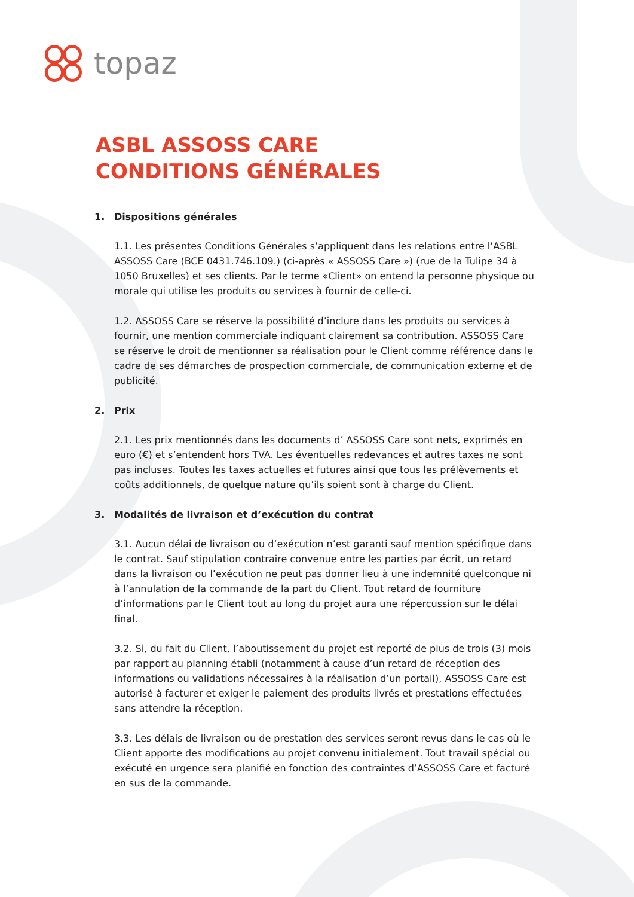topaz
ASBL ASSOSS CARE
CONDITIONS GÉNÉRALES
1. Dispositions générales
1.1. Les présentes Conditions Générales s’appliquent dans les relations entre l’ASBL ASSOSS Care (BCE 0431.746.109.) (ci-après « ASSOSS Care ») (rue de la Tulipe 34 à 1050 Bruxelles) et ses clients. Par le terme «Client» on entend la personne physique ou morale qui utilise les produits ou services à fournir de celle-ci.
1.2. ASSOSS Care se réserve la possibilité d’inclure dans les produits ou services à fournir, une mention commerciale indiquant clairement sa contribution. ASSOSS Care se réserve le droit de mentionner sa réalisation pour le Client comme référence dans le cadre de ses démarches de prospection commerciale, de communication externe et de publicité.
2. Prix
2.1. Les prix mentionnés dans les documents d’ ASSOSS Care sont nets, exprimés en euro (€) et s’entendent hors TVA. Les éventuelles redevances et autres taxes ne sont pas incluses. Toutes les taxes actuelles et futures ainsi que tous les prélèvements et coûts additionnels, de quelque nature qu’ils soient sont à charge du Client.
3. Modalités de livraison et d’exécution du contrat
3.1. Aucun délai de livraison ou d’exécution n’est garanti sauf mention spécifique dans le contrat. Sauf stipulation contraire convenue entre les parties par écrit, un retard dans la livraison ou l’exécution ne peut pas donner lieu à une indemnité quelconque ni à l’annulation de la commande de la part du Client. Tout retard de fourniture d’informations par le Client tout au long du projet aura une répercussion sur le délai final.
3.2. Si, du fait du Client, l’aboutissement du projet est reporté de plus de trois (3) mois par rapport au planning établi (notamment à cause d’un retard de réception des informations ou validations nécessaires à la réalisation d’un portail), ASSOSS Care est autorisé à facturer et exiger le paiement des produits livrés et prestations effectuées sans attendre la réception.
3.3. Les délais de livraison ou de prestation des services seront revus dans le cas où le Client apporte des modifications au projet convenu initialement. Tout travail spécial ou exécuté en urgence sera planifié en fonction des contraintes d’ASSOSS Care et facturé en sus de la commande.